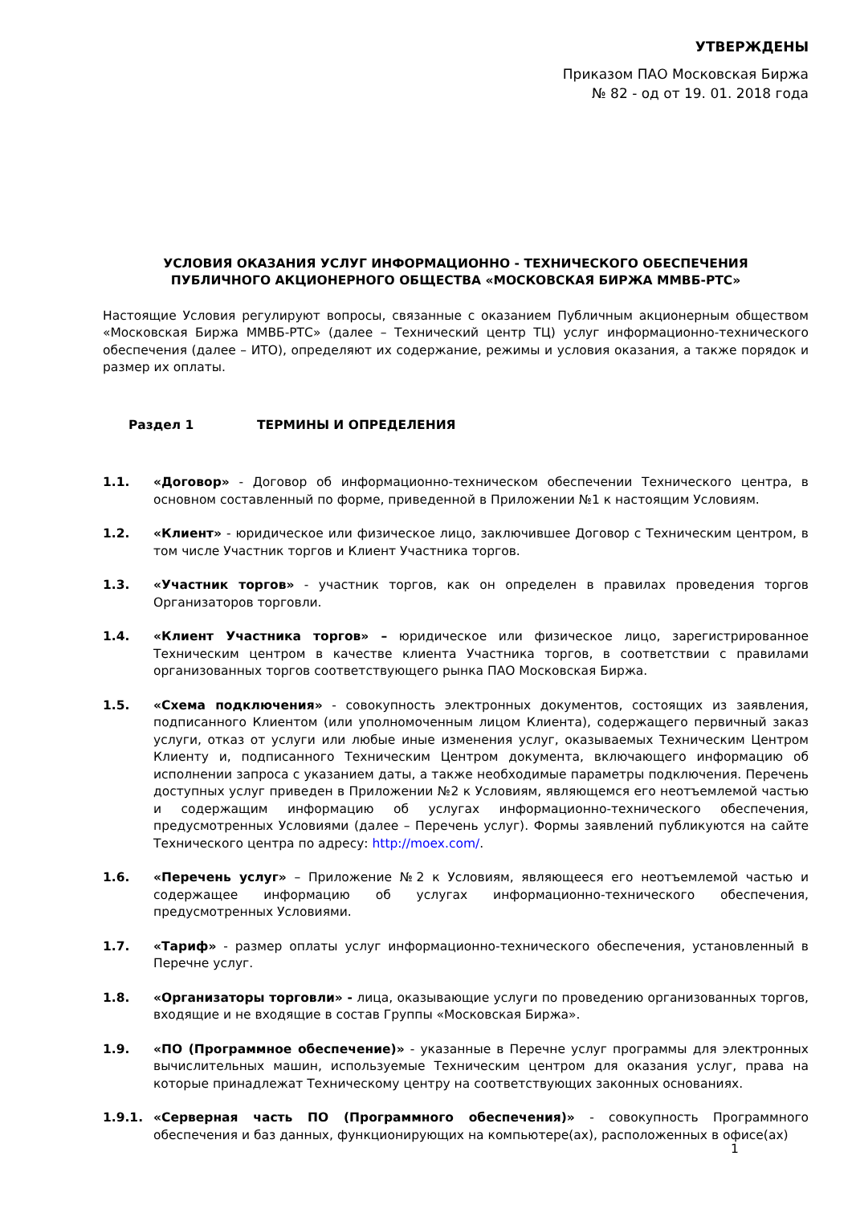УТВЕРЖДЕНЫ
Приказом ПАО Московская Биржа
№ 82 - од от 19. 01. 2018 года
УСЛОВИЯ ОКАЗАНИЯ УСЛУГ ИНФОРМАЦИОННО - ТЕХНИЧЕСКОГО ОБЕСПЕЧЕНИЯ
ПУБЛИЧНОГО АКЦИОНЕРНОГО ОБЩЕСТВА «МОСКОВСКАЯ БИРЖА ММВБ-РТС»
Настоящие Условия регулируют вопросы, связанные с оказанием Публичным акционерным обществом «Московская Биржа ММВБ-РТС» (далее – Технический центр ТЦ) услуг информационно-технического обеспечения (далее – ИТО), определяют их содержание, режимы и условия оказания, а также порядок и размер их оплаты.
Раздел 1 ТЕРМИНЫ И ОПРЕДЕЛЕНИЯ
1.1. «Договор» - Договор об информационно-техническом обеспечении Технического центра, в основном составленный по форме, приведенной в Приложении №1 к настоящим Условиям.
1.2. «Клиент» - юридическое или физическое лицо, заключившее Договор с Техническим центром, в том числе Участник торгов и Клиент Участника торгов.
1.3. «Участник торгов» - участник торгов, как он определен в правилах проведения торгов Организаторов торговли.
1.4. «Клиент Участника торгов» – юридическое или физическое лицо, зарегистрированное Техническим центром в качестве клиента Участника торгов, в соответствии с правилами организованных торгов соответствующего рынка ПАО Московская Биржа.
1.5. «Схема подключения» - совокупность электронных документов, состоящих из заявления, подписанного Клиентом (или уполномоченным лицом Клиента), содержащего первичный заказ услуги, отказ от услуги или любые иные изменения услуг, оказываемых Техническим Центром Клиенту и, подписанного Техническим Центром документа, включающего информацию об исполнении запроса с указанием даты, а также необходимые параметры подключения. Перечень доступных услуг приведен в Приложении №2 к Условиям, являющемся его неотъемлемой частью и содержащим информацию об услугах информационно-технического обеспечения, предусмотренных Условиями (далее – Перечень услуг). Формы заявлений публикуются на сайте Технического центра по адресу: http://moex.com/.
1.6. «Перечень услуг» – Приложение №2 к Условиям, являющееся его неотъемлемой частью и содержащее информацию об услугах информационно-технического обеспечения, предусмотренных Условиями.
1.7. «Тариф» - размер оплаты услуг информационно-технического обеспечения, установленный в Перечне услуг.
1.8. «Организаторы торговли» - лица, оказывающие услуги по проведению организованных торгов, входящие и не входящие в состав Группы «Московская Биржа».
1.9. «ПО (Программное обеспечение)» - указанные в Перечне услуг программы для электронных вычислительных машин, используемые Техническим центром для оказания услуг, права на которые принадлежат Техническому центру на соответствующих законных основаниях.
1.9.1. «Серверная часть ПО (Программного обеспечения)» - совокупность Программного обеспечения и баз данных, функционирующих на компьютере(ах), расположенных в офисе(ах)
1